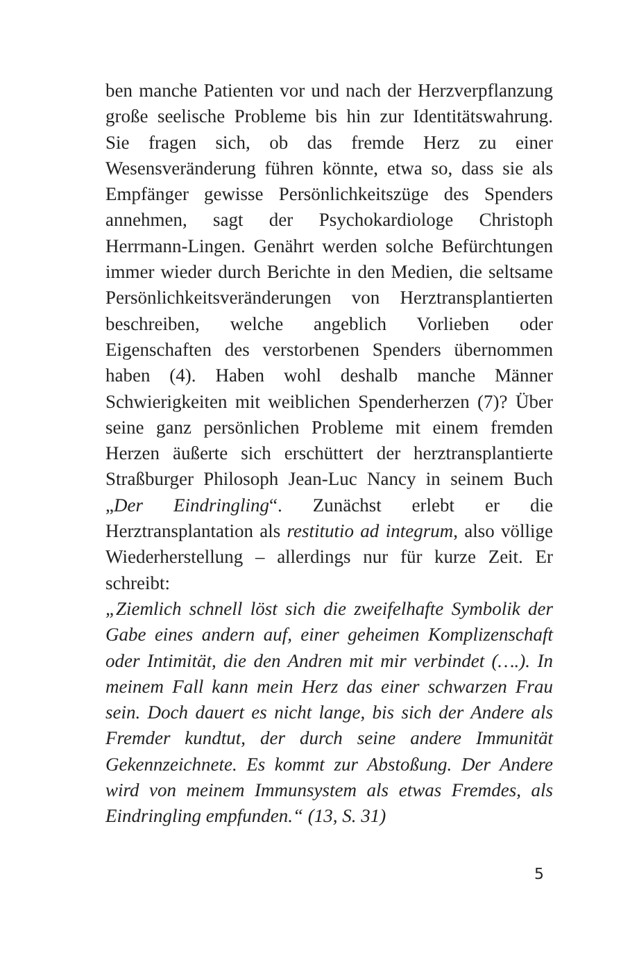ben manche Patienten vor und nach der Herzverpflanzung große seelische Probleme bis hin zur Identitätswahrung. Sie fragen sich, ob das fremde Herz zu einer Wesensveränderung führen könnte, etwa so, dass sie als Empfänger gewisse Persönlichkeitszüge des Spenders annehmen, sagt der Psychokardiologe Christoph Herrmann-Lingen. Genährt werden solche Befürchtungen immer wieder durch Berichte in den Medien, die seltsame Persönlichkeitsveränderungen von Herztransplantierten beschreiben, welche angeblich Vorlieben oder Eigenschaften des verstorbenen Spenders übernommen haben (4). Haben wohl deshalb manche Männer Schwierigkeiten mit weiblichen Spenderherzen (7)? Über seine ganz persönlichen Probleme mit einem fremden Herzen äußerte sich erschüttert der herztransplantierte Straßburger Philosoph Jean-Luc Nancy in seinem Buch „Der Eindringling“. Zunächst erlebt er die Herztransplantation als restitutio ad integrum, also völlige Wiederherstellung – allerdings nur für kurze Zeit. Er schreibt:
„Ziemlich schnell löst sich die zweifelhafte Symbolik der Gabe eines andern auf, einer geheimen Komplizenschaft oder Intimität, die den Andren mit mir verbindet (….). In meinem Fall kann mein Herz das einer schwarzen Frau sein. Doch dauert es nicht lange, bis sich der Andere als Fremder kundtut, der durch seine andere Immunität Gekennzeichnete. Es kommt zur Abstoßung. Der Andere wird von meinem Immunsystem als etwas Fremdes, als Eindringling empfunden.“ (13, S. 31)
5